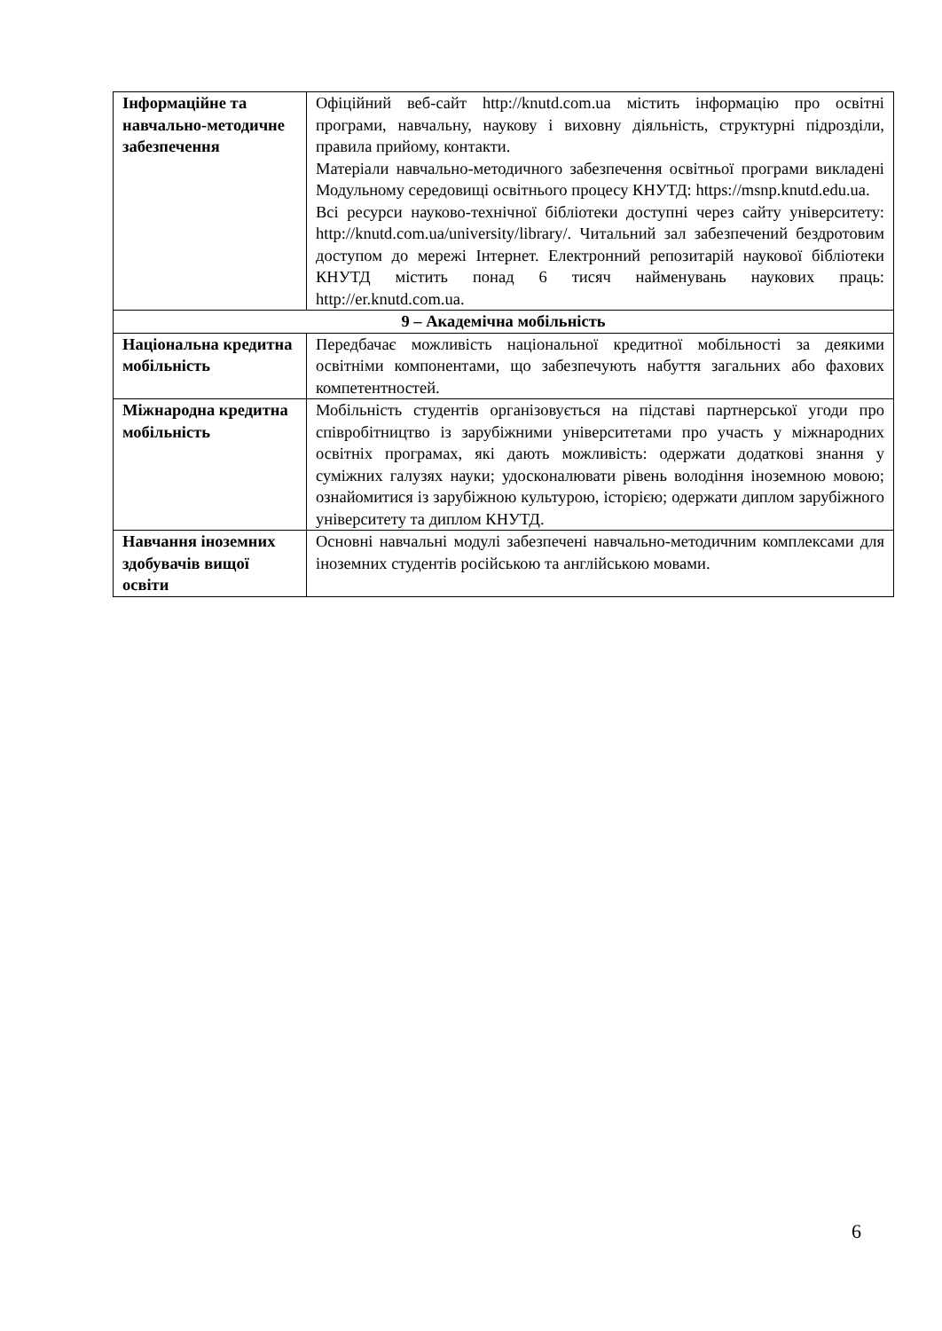| Інформаційне та навчально-методичне забезпечення | Офіційний веб-сайт http://knutd.com.ua містить інформацію про освітні програми, навчальну, наукову і виховну діяльність, структурні підрозділи, правила прийому, контакти. Матеріали навчально-методичного забезпечення освітньої програми викладені Модульному середовищі освітнього процесу КНУТД: https://msnp.knutd.edu.ua. Всі ресурси науково-технічної бібліотеки доступні через сайту університету: http://knutd.com.ua/university/library/. Читальний зал забезпечений бездротовим доступом до мережі Інтернет. Електронний репозитарій наукової бібліотеки КНУТД містить понад 6 тисяч найменувань наукових праць: http://er.knutd.com.ua. |
| 9 – Академічна мобільність | |
| Національна кредитна мобільність | Передбачає можливість національної кредитної мобільності за деякими освітніми компонентами, що забезпечують набуття загальних або фахових компетентностей. |
| Міжнародна кредитна мобільність | Мобільність студентів організовується на підставі партнерської угоди про співробітництво із зарубіжними університетами про участь у міжнародних освітніх програмах, які дають можливість: одержати додаткові знання у суміжних галузях науки; удосконалювати рівень володіння іноземною мовою; ознайомитися із зарубіжною культурою, історією; одержати диплом зарубіжного університету та диплом КНУТД. |
| Навчання іноземних здобувачів вищої освіти | Основні навчальні модулі забезпечені навчально-методичним комплексами для іноземних студентів російською та англійською мовами. |
6